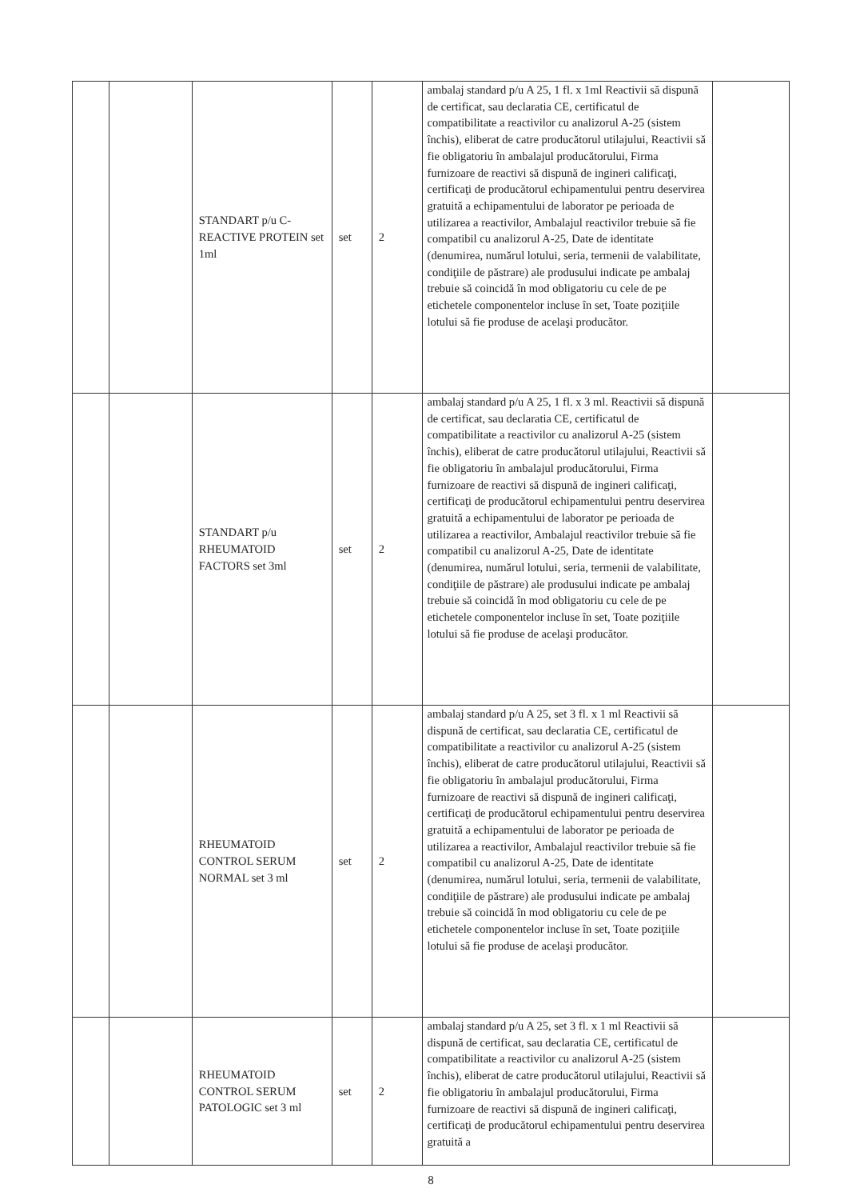| | | STANDART p/u C-REACTIVE PROTEIN set 1ml | set | 2 | ambalaj standard p/u A 25, 1 fl. x 1ml Reactivii să dispună de certificat, sau declaratia CE, certificatul de compatibilitate a reactivilor cu analizorul A-25 (sistem închis), eliberat de catre producătorul utilajului, Reactivii să fie obligatoriu în ambalajul producătorului, Firma furnizoare de reactivi să dispună de ingineri calificaţi, certificaţi de producătorul echipamentului pentru deservirea gratuită a echipamentului de laborator pe perioada de utilizarea a reactivilor, Ambalajul reactivilor trebuie să fie compatibil cu analizorul A-25, Date de identitate (denumirea, numărul lotului, seria, termenii de valabilitate, condiţiile de păstrare) ale produsului indicate pe ambalaj trebuie să coincidă în mod obligatoriu cu cele de pe etichetele componentelor incluse în set, Toate poziţiile lotului să fie produse de acelaşi producător. | |
| | | STANDART p/u RHEUMATOID FACTORS set 3ml | set | 2 | ambalaj standard p/u A 25, 1 fl. x 3 ml. Reactivii să dispună de certificat, sau declaratia CE, certificatul de compatibilitate a reactivilor cu analizorul A-25 (sistem închis), eliberat de catre producătorul utilajului, Reactivii să fie obligatoriu în ambalajul producătorului, Firma furnizoare de reactivi să dispună de ingineri calificaţi, certificaţi de producătorul echipamentului pentru deservirea gratuită a echipamentului de laborator pe perioada de utilizarea a reactivilor, Ambalajul reactivilor trebuie să fie compatibil cu analizorul A-25, Date de identitate (denumirea, numărul lotului, seria, termenii de valabilitate, condiţiile de păstrare) ale produsului indicate pe ambalaj trebuie să coincidă în mod obligatoriu cu cele de pe etichetele componentelor incluse în set, Toate poziţiile lotului să fie produse de acelaşi producător. | |
| | | RHEUMATOID CONTROL SERUM NORMAL set 3 ml | set | 2 | ambalaj standard p/u A 25, set 3 fl. x 1 ml Reactivii să dispună de certificat, sau declaratia CE, certificatul de compatibilitate a reactivilor cu analizorul A-25 (sistem închis), eliberat de catre producătorul utilajului, Reactivii să fie obligatoriu în ambalajul producătorului, Firma furnizoare de reactivi să dispună de ingineri calificaţi, certificaţi de producătorul echipamentului pentru deservirea gratuită a echipamentului de laborator pe perioada de utilizarea a reactivilor, Ambalajul reactivilor trebuie să fie compatibil cu analizorul A-25, Date de identitate (denumirea, numărul lotului, seria, termenii de valabilitate, condiţiile de păstrare) ale produsului indicate pe ambalaj trebuie să coincidă în mod obligatoriu cu cele de pe etichetele componentelor incluse în set, Toate poziţiile lotului să fie produse de acelaşi producător. | |
| | | RHEUMATOID CONTROL SERUM PATOLOGIC set 3 ml | set | 2 | ambalaj standard p/u A 25, set 3 fl. x 1 ml Reactivii să dispună de certificat, sau declaratia CE, certificatul de compatibilitate a reactivilor cu analizorul A-25 (sistem închis), eliberat de catre producătorul utilajului, Reactivii să fie obligatoriu în ambalajul producătorului, Firma furnizoare de reactivi să dispună de ingineri calificaţi, certificaţi de producătorul echipamentului pentru deservirea gratuită a | |
8